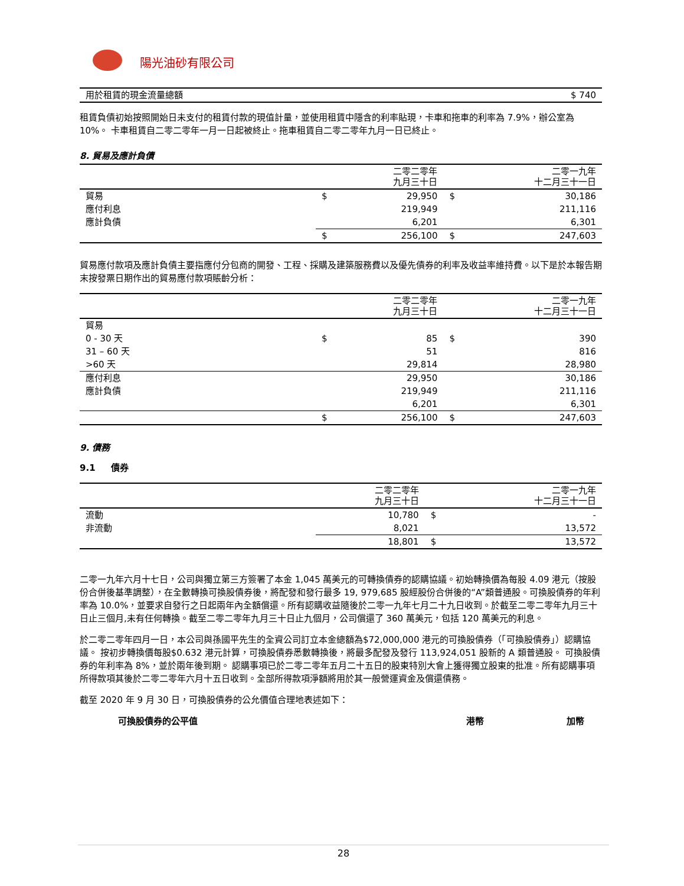陽光油砂有限公司
| 用於租賃的現金流量總額 | $ 740 |
租賃負債初始按照開始日未支付的租賃付款的現值計量，並使用租賃中隱含的利率貼現，卡車和拖車的利率為 7.9%，辦公室為 10%。 卡車租賃自二零二零年一月一日起被終止。拖車租賃自二零二零年九月一日已終止。
8. 貿易及應計負債
| | | 二零二零年 九月三十日 | | 二零一九年 十二月三十一日 |
| 貿易 | $ | 29,950 | $ | 30,186 |
| 應付利息 | | 219,949 | | 211,116 |
| 應計負債 | | 6,201 | | 6,301 |
| | $ | 256,100 | $ | 247,603 |
貿易應付款項及應計負債主要指應付分包商的開發、工程、採購及建築服務費以及優先債券的利率及收益率維持費。以下是於本報告期末按發票日期作出的貿易應付款項賬齡分析：
| | | 二零二零年 九月三十日 | | 二零一九年 十二月三十一日 |
| 貿易 | | | | |
| 0 - 30 天 | $ | 85 | $ | 390 |
| 31 – 60 天 | | 51 | | 816 |
| >60 天 | | 29,814 | | 28,980 |
| 應付利息 | | 29,950 | | 30,186 |
| 應計負債 | | 219,949 | | 211,116 |
| | | 6,201 | | 6,301 |
| | $ | 256,100 | $ | 247,603 |
9. 債務
9.1 債券
| | 二零二零年 九月三十日 | | 二零一九年 十二月三十一日 |
| 流動 | 10,780 | $ | - |
| 非流動 | 8,021 | | 13,572 |
| | 18,801 | $ | 13,572 |
二零一九年六月十七日，公司與獨立第三方簽署了本金 1,045 萬美元的可轉換債券的認購協議。初始轉換價為每股 4.09 港元（按股份合併後基準調整），在全數轉換可換股債券後，將配發和發行最多 19, 979,685 股經股份合併後的“A”類普通股。可換股債券的年利率為 10.0%，並要求自發行之日起兩年內全額償還。所有認購收益隨後於二零一九年七月二十九日收到。於截至二零二零年九月三十日止三個月,未有任何轉換。截至二零二零年九月三十日止九個月，公司償還了 360 萬美元，包括 120 萬美元的利息。
於二零二零年四月一日，本公司與孫國平先生的全資公司訂立本金總額為$72,000,000 港元的可換股債券（「可換股債券」）認購協議。 按初步轉換價每股$0.632 港元計算，可換股債券悉數轉換後，將最多配發及發行 113,924,051 股新的 A 類普通股。 可換股債券的年利率為 8%，並於兩年後到期。 認購事項已於二零二零年五月二十五日的股東特別大會上獲得獨立股東的批准。所有認購事項所得款項其後於二零二零年六月十五日收到。全部所得款項淨額將用於其一般營運資金及償還債務。
截至 2020 年 9 月 30 日，可換股債券的公允價值合理地表述如下：
| 可換股債券的公平值 | 港幣 | 加幣 |
28